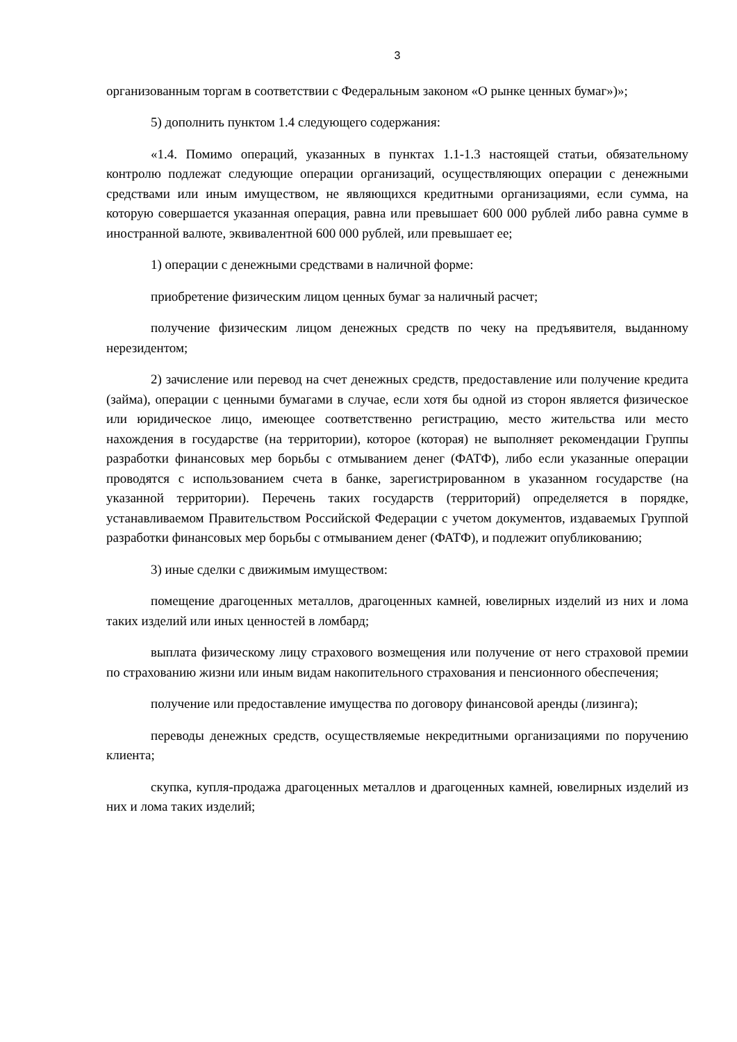3
организованным торгам в соответствии с Федеральным законом «О рынке ценных бумаг»)»;
5) дополнить пунктом 1.4 следующего содержания:
«1.4. Помимо операций, указанных в пунктах 1.1-1.3 настоящей статьи, обязательному контролю подлежат следующие операции организаций, осуществляющих операции с денежными средствами или иным имуществом, не являющихся кредитными организациями, если сумма, на которую совершается указанная операция, равна или превышает 600 000 рублей либо равна сумме в иностранной валюте, эквивалентной 600 000 рублей, или превышает ее;
1) операции с денежными средствами в наличной форме:
приобретение физическим лицом ценных бумаг за наличный расчет;
получение физическим лицом денежных средств по чеку на предъявителя, выданному нерезидентом;
2) зачисление или перевод на счет денежных средств, предоставление или получение кредита (займа), операции с ценными бумагами в случае, если хотя бы одной из сторон является физическое или юридическое лицо, имеющее соответственно регистрацию, место жительства или место нахождения в государстве (на территории), которое (которая) не выполняет рекомендации Группы разработки финансовых мер борьбы с отмыванием денег (ФАТФ), либо если указанные операции проводятся с использованием счета в банке, зарегистрированном в указанном государстве (на указанной территории). Перечень таких государств (территорий) определяется в порядке, устанавливаемом Правительством Российской Федерации с учетом документов, издаваемых Группой разработки финансовых мер борьбы с отмыванием денег (ФАТФ), и подлежит опубликованию;
3) иные сделки с движимым имуществом:
помещение драгоценных металлов, драгоценных камней, ювелирных изделий из них и лома таких изделий или иных ценностей в ломбард;
выплата физическому лицу страхового возмещения или получение от него страховой премии по страхованию жизни или иным видам накопительного страхования и пенсионного обеспечения;
получение или предоставление имущества по договору финансовой аренды (лизинга);
переводы денежных средств, осуществляемые некредитными организациями по поручению клиента;
скупка, купля-продажа драгоценных металлов и драгоценных камней, ювелирных изделий из них и лома таких изделий;